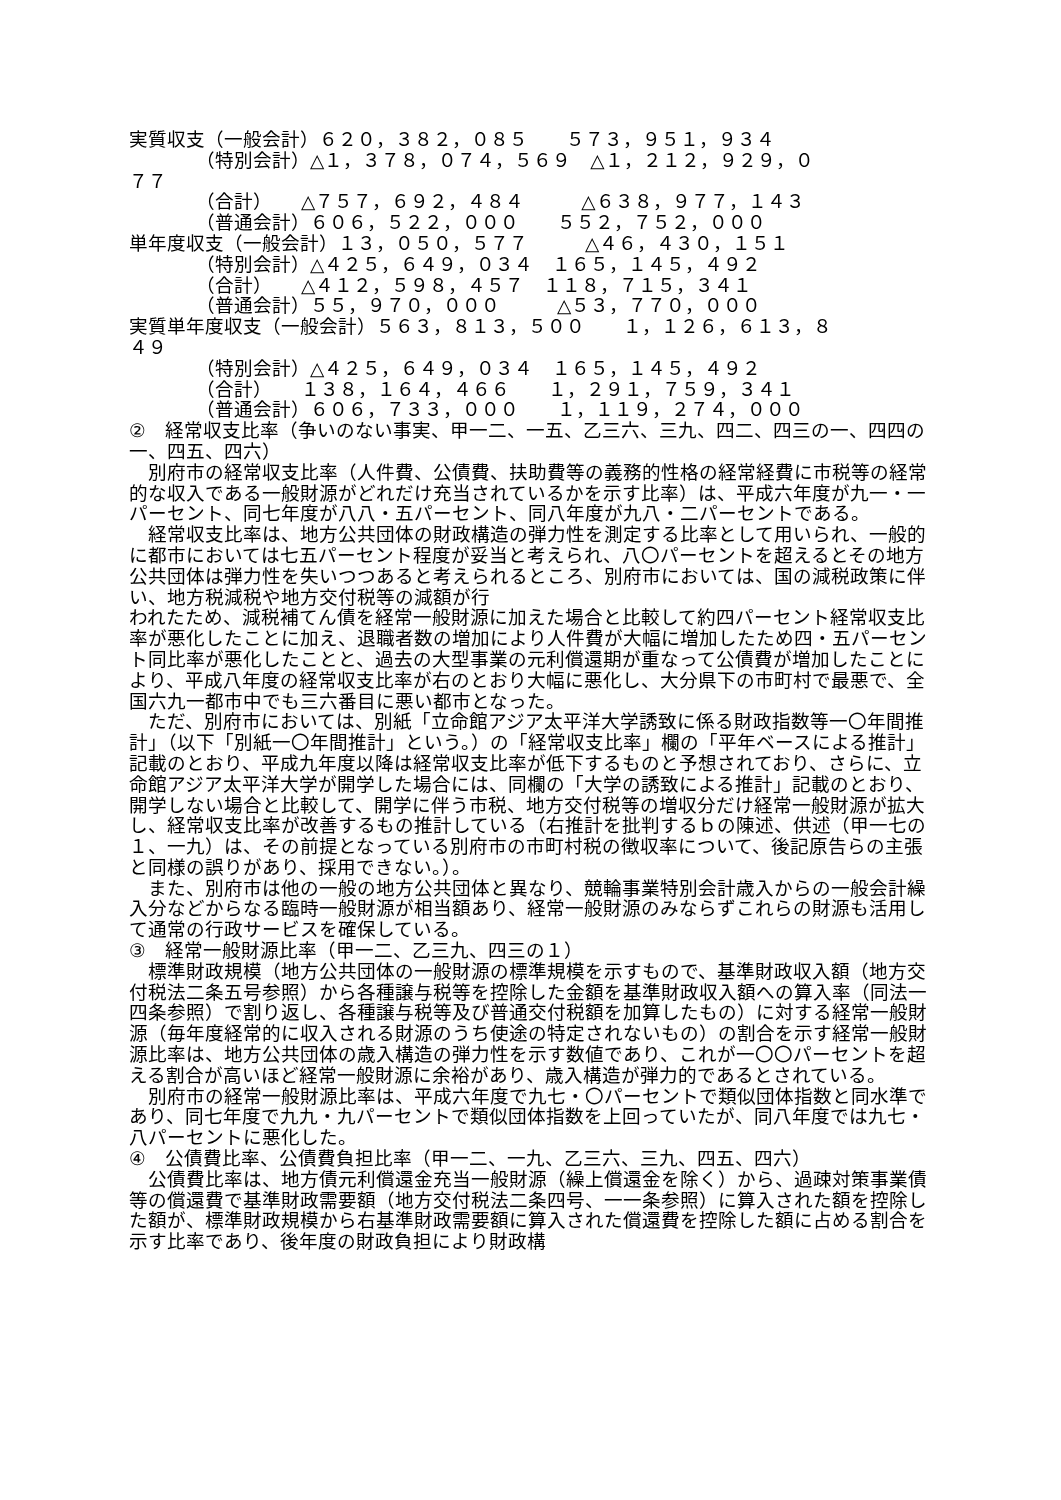実質収支（一般会計）６２０，３８２，０８５　　５７３，９５１，９３４
　　　　（特別会計）△１，３７８，０７４，５６９　△１，２１２，９２９，０
７７
　　　　（合計）　　△７５７，６９２，４８４　　　△６３８，９７７，１４３
　　　　（普通会計）６０６，５２２，０００　　５５２，７５２，０００
単年度収支（一般会計）１３，０５０，５７７　　　△４６，４３０，１５１
　　　　（特別会計）△４２５，６４９，０３４　１６５，１４５，４９２
　　　　（合計）　　△４１２，５９８，４５７　１１８，７１５，３４１
　　　　（普通会計）５５，９７０，０００　　　△５３，７７０，０００
実質単年度収支（一般会計）５６３，８１３，５００　　１，１２６，６１３，８
４９
　　　　（特別会計）△４２５，６４９，０３４　１６５，１４５，４９２
　　　　（合計）　　１３８，１６４，４６６　　１，２９１，７５９，３４１
　　　　（普通会計）６０６，７３３，０００　　１，１１９，２７４，０００
②　経常収支比率（争いのない事実、甲一二、一五、乙三六、三九、四二、四三の一、四四の一、四五、四六）
　別府市の経常収支比率（人件費、公債費、扶助費等の義務的性格の経常経費に市税等の経常的な収入である一般財源がどれだけ充当されているかを示す比率）は、平成六年度が九一・一パーセント、同七年度が八八・五パーセント、同八年度が九八・二パーセントである。
　経常収支比率は、地方公共団体の財政構造の弾力性を測定する比率として用いられ、一般的に都市においては七五パーセント程度が妥当と考えられ、八〇パーセントを超えるとその地方公共団体は弾力性を失いつつあると考えられるところ、別府市においては、国の減税政策に伴い、地方税減税や地方交付税等の減額が行
われたため、減税補てん債を経常一般財源に加えた場合と比較して約四パーセント経常収支比率が悪化したことに加え、退職者数の増加により人件費が大幅に増加したため四・五パーセント同比率が悪化したことと、過去の大型事業の元利償還期が重なって公債費が増加したことにより、平成八年度の経常収支比率が右のとおり大幅に悪化し、大分県下の市町村で最悪で、全国六九一都市中でも三六番目に悪い都市となった。
　ただ、別府市においては、別紙「立命館アジア太平洋大学誘致に係る財政指数等一〇年間推計」（以下「別紙一〇年間推計」という。）の「経常収支比率」欄の「平年ベースによる推計」記載のとおり、平成九年度以降は経常収支比率が低下するものと予想されており、さらに、立命館アジア太平洋大学が開学した場合には、同欄の「大学の誘致による推計」記載のとおり、開学しない場合と比較して、開学に伴う市税、地方交付税等の増収分だけ経常一般財源が拡大し、経常収支比率が改善するもの推計している（右推計を批判するｂの陳述、供述（甲一七の１、一九）は、その前提となっている別府市の市町村税の徴収率について、後記原告らの主張と同様の誤りがあり、採用できない。）。
　また、別府市は他の一般の地方公共団体と異なり、競輪事業特別会計歳入からの一般会計繰入分などからなる臨時一般財源が相当額あり、経常一般財源のみならずこれらの財源も活用して通常の行政サービスを確保している。
③　経常一般財源比率（甲一二、乙三九、四三の１）
　標準財政規模（地方公共団体の一般財源の標準規模を示すもので、基準財政収入額（地方交付税法二条五号参照）から各種譲与税等を控除した金額を基準財政収入額への算入率（同法一四条参照）で割り返し、各種譲与税等及び普通交付税額を加算したもの）に対する経常一般財源（毎年度経常的に収入される財源のうち使途の特定されないもの）の割合を示す経常一般財源比率は、地方公共団体の歳入構造の弾力性を示す数値であり、これが一〇〇パーセントを超える割合が高いほど経常一般財源に余裕があり、歳入構造が弾力的であるとされている。
　別府市の経常一般財源比率は、平成六年度で九七・〇パーセントで類似団体指数と同水準であり、同七年度で九九・九パーセントで類似団体指数を上回っていたが、同八年度では九七・八パーセントに悪化した。
④　公債費比率、公債費負担比率（甲一二、一九、乙三六、三九、四五、四六）
　公債費比率は、地方債元利償還金充当一般財源（繰上償還金を除く）から、過疎対策事業債等の償還費で基準財政需要額（地方交付税法二条四号、一一条参照）に算入された額を控除した額が、標準財政規模から右基準財政需要額に算入された償還費を控除した額に占める割合を示す比率であり、後年度の財政負担により財政構